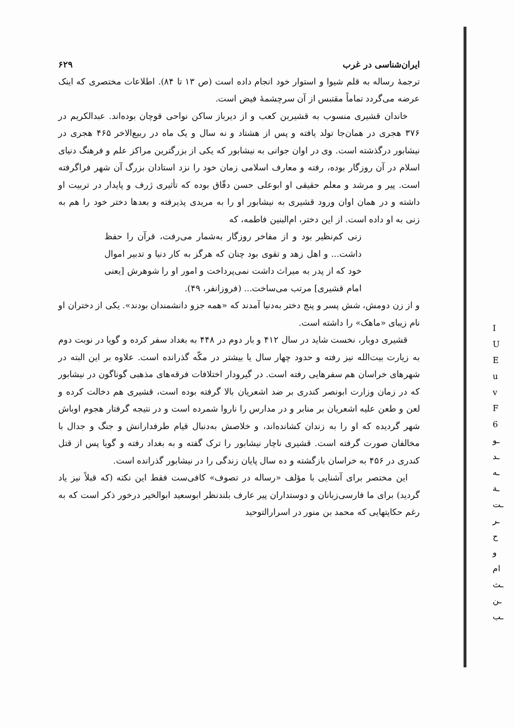ایران‌شناسی در غرب ۶۲۹
ترجمهٔ رساله به قلم شیوا و استوار خود انجام داده است (ص ۱۳ تا ۸۴). اطلاعات مختصری که اینک عرضه می‌گردد تماماً مقتبس از آن سرچشمهٔ فیض است.
خاندان قشیری منسوب به قشیربن کعب و از دیرباز ساکن نواحی قوچان بوده‌اند. عبدالکریم در ۳۷۶ هجری در همان‌جا تولد یافته و پس از هشتاد و نه سال و یک ماه در ربیع‌الاخر ۴۶۵ هجری در نیشابور درگذشته است. وی در اوان جوانی به نیشابور که یکی از بزرگترین مراکز علم و فرهنگ دنیای اسلام در آن روزگار بوده، رفته و معارف اسلامی زمان خود را نزد استادان بزرگ آن شهر فراگرفته است. پیر و مرشد و معلم حقیقی او ابوعلی حسن دقّاق بوده که تأثیری ژرف و پایدار در تربیت او داشته و در همان اوان ورود قشیری به نیشابور او را به مریدی پذیرفته و بعدها دختر خود را هم به زنی به او داده است. از این دختر، ام‌البنین فاطمه، که
زنی کم‌نظیر بود و از مفاخر روزگار به‌شمار می‌رفت، قرآن را حفظ داشت... و اهل زهد و تقوی بود چنان که هرگز به کار دنیا و تدبیر اموال خود که از پدر به میراث داشت نمی‌پرداخت و امور او را شوهرش [یعنی امام قشیری] مرتب می‌ساخت... (فروزانفر، ۴۹).
و از زن دومش، شش پسر و پنج دختر به‌دنیا آمدند که «همه جزو دانشمندان بودند». یکی از دختران او نام زیبای «ماهک» را داشته است.
قشیری دوبار، نخست شاید در سال ۴۱۲ و بار دوم در ۴۴۸ به بغداد سفر کرده و گویا در نوبت دوم به زیارت بیت‌الله نیز رفته و حدود چهار سال یا بیشتر در مکّه گذرانده است. علاوه بر این البته در شهرهای خراسان هم سفرهایی رفته است. در گیرودار اختلافات فرقه‌های مذهبی گوناگون در نیشابور که در زمان وزارت ابونصر کندری بر ضد اشعریان بالا گرفته بوده است، قشیری هم دخالت کرده و لعن و طعن علیه اشعریان بر منابر و در مدارس را ناروا شمرده است و در نتیجه گرفتار هجوم اوباش شهر گردیده که او را به زندان کشانده‌اند، و خلاصش به‌دنبال قیام طرفدارانش و جنگ و جدال با مخالفان صورت گرفته است. قشیری ناچار نیشابور را ترک گفته و به بغداد رفته و گویا پس از قتل کندری در ۴۵۶ به خراسان بازگشته و ده سال پایان زندگی را در نیشابور گذرانده است.
این مختصر برای آشنایی با مؤلف «رساله در تصوف» کافی‌ست فقط این نکته (که قبلاً نیز یاد گردید) برای ما فارسی‌زبانان و دوستداران پیر عارف بلندنظر ابوسعید ابوالخیر درخور ذکر است که به رغم حکایتهایی که محمد بن منور در اسرارالتوحید
I
U
E
u
v
F
6
ـو
ـد
ـه
ـة
ـت
ـر
ح
و
ام
ـث
ـن
ـب